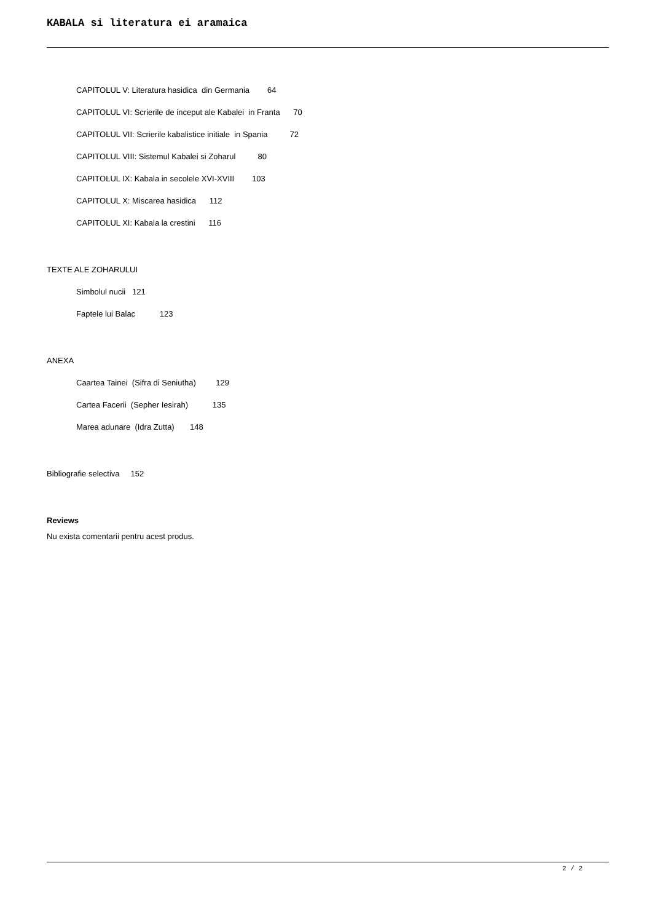KABALA si literatura ei aramaica
CAPITOLUL V: Literatura hasidica din Germania 64
CAPITOLUL VI: Scrierile de inceput ale Kabalei in Franta 70
CAPITOLUL VII: Scrierile kabalistice initiale in Spania 72
CAPITOLUL VIII: Sistemul Kabalei si Zoharul 80
CAPITOLUL IX: Kabala in secolele XVI-XVIII 103
CAPITOLUL X: Miscarea hasidica 112
CAPITOLUL XI: Kabala la crestini 116
TEXTE ALE ZOHARULUI
Simbolul nucii 121
Faptele lui Balac 123
ANEXA
Caartea Tainei (Sifra di Seniutha) 129
Cartea Facerii (Sepher Iesirah) 135
Marea adunare (Idra Zutta) 148
Bibliografie selectiva 152
Reviews
Nu exista comentarii pentru acest produs.
2 / 2